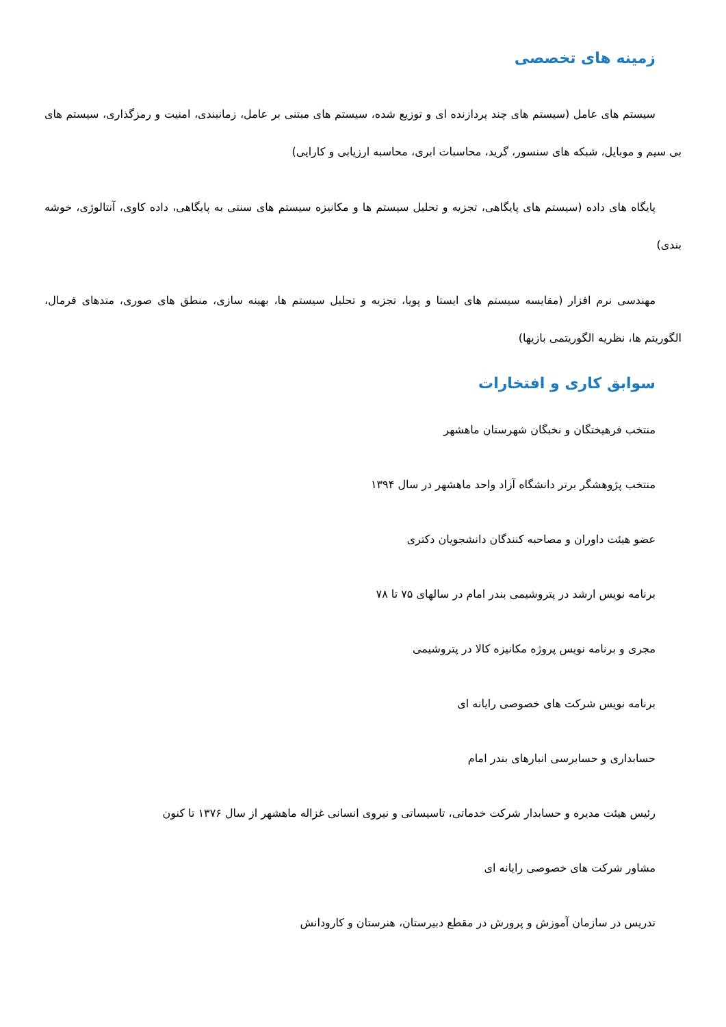زمینه های تخصصی
سیستم های عامل (سیستم های چند پردازنده ای و توزیع شده، سیستم های مبتنی بر عامل، زمانبندی، امنیت و رمزگذاری، سیستم های بی سیم و موبایل، شبکه های سنسور، گرید، محاسبات ابری، محاسبه ارزیابی و کارایی)
پایگاه های داده (سیستم های پایگاهی، تجزیه و تحلیل سیستم ها و مکانیزه سیستم های سنتی به پایگاهی، داده کاوی، آنتالوژی، خوشه بندی)
مهندسی نرم افزار (مقایسه سیستم های ایستا و پویا، تجزیه و تحلیل سیستم ها، بهینه سازی، منطق های صوری، متدهای فرمال، الگوریتم ها، نظریه الگوریتمی بازیها)
سوابق کاری و افتخارات
منتخب فرهیختگان و نخبگان شهرستان ماهشهر
منتخب پژوهشگر برتر دانشگاه آزاد واحد ماهشهر در سال ۱۳۹۴
عضو هیئت داوران و مصاحبه کنندگان دانشجویان دکتری
برنامه نویس ارشد در پتروشیمی بندر امام در سالهای ۷۵ تا ۷۸
مجری و برنامه نویس پروژه مکانیزه کالا در پتروشیمی
برنامه نویس شرکت های خصوصی رایانه ای
حسابداری و حسابرسی انبارهای بندر امام
رئیس هیئت مدیره و حسابدار شرکت خدماتی، تاسیساتی و نیروی انسانی غزاله ماهشهر از سال ۱۳۷۶ تا کنون
مشاور شرکت های خصوصی رایانه ای
تدریس در سازمان آموزش و پرورش در مقطع دبیرستان، هنرستان و کارودانش